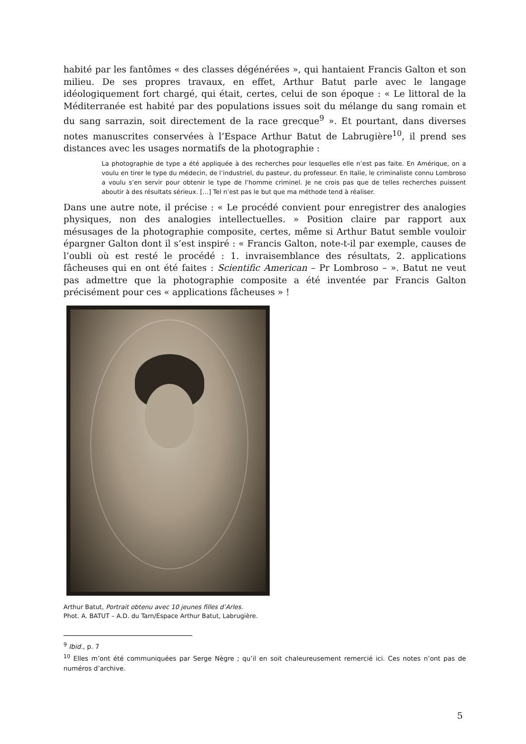habité par les fantômes « des classes dégénérées », qui hantaient Francis Galton et son milieu. De ses propres travaux, en effet, Arthur Batut parle avec le langage idéologiquement fort chargé, qui était, certes, celui de son époque : « Le littoral de la Méditerranée est habité par des populations issues soit du mélange du sang romain et du sang sarrazin, soit directement de la race grecque<sup>9</sup> ». Et pourtant, dans diverses notes manuscrites conservées à l’Espace Arthur Batut de Labrugière<sup>10</sup>, il prend ses distances avec les usages normatifs de la photographie :
La photographie de type a été appliquée à des recherches pour lesquelles elle n’est pas faite. En Amérique, on a voulu en tirer le type du médecin, de l’industriel, du pasteur, du professeur. En Italie, le criminaliste connu Lombroso a voulu s’en servir pour obtenir le type de l’homme criminel. Je ne crois pas que de telles recherches puissent aboutir à des résultats sérieux. […] Tel n’est pas le but que ma méthode tend à réaliser.
Dans une autre note, il précise : « Le procédé convient pour enregistrer des analogies physiques, non des analogies intellectuelles. » Position claire par rapport aux mésusages de la photographie composite, certes, même si Arthur Batut semble vouloir épargner Galton dont il s’est inspiré : « Francis Galton, note-t-il par exemple, causes de l’oubli où est resté le procédé : 1. invraisemblance des résultats, 2. applications fâcheuses qui en ont été faites : Scientific American – Pr Lombroso – ». Batut ne veut pas admettre que la photographie composite a été inventée par Francis Galton précisément pour ces « applications fâcheuses » !
Arthur Batut, Portrait obtenu avec 10 jeunes filles d’Arles.
Phot. A. BATUT – A.D. du Tarn/Espace Arthur Batut, Labrugière.
<sup>9</sup> Ibid., p. 7
<sup>10</sup> Elles m’ont été communiquées par Serge Nègre ; qu’il en soit chaleureusement remercié ici. Ces notes n’ont pas de numéros d’archive.
5